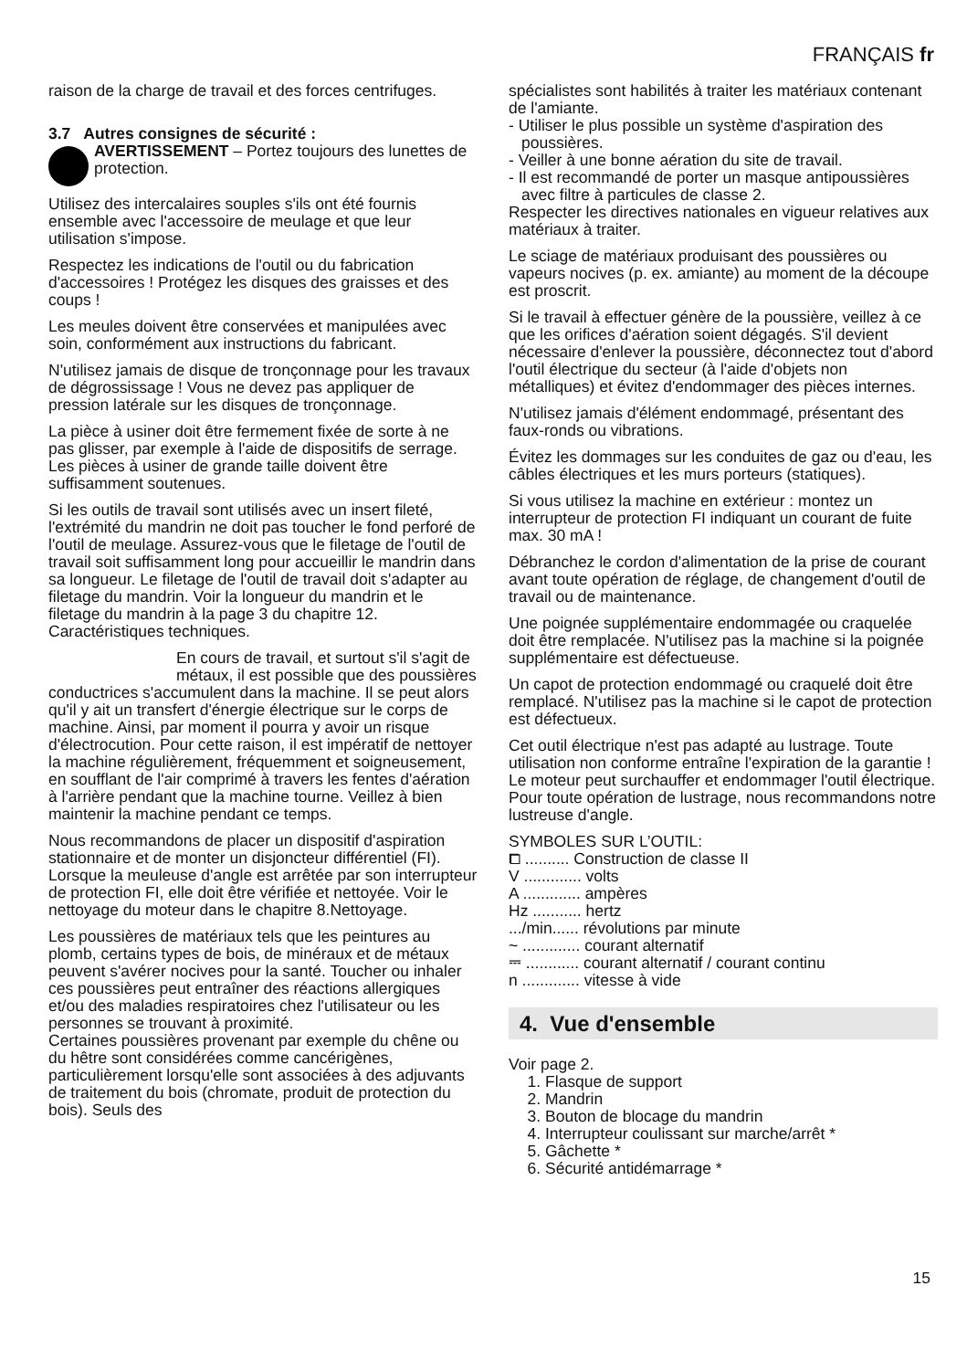FRANÇAIS fr
raison de la charge de travail et des forces centrifuges.
3.7 Autres consignes de sécurité :
AVERTISSEMENT – Portez toujours des lunettes de protection.
Utilisez des intercalaires souples s'ils ont été fournis ensemble avec l'accessoire de meulage et que leur utilisation s'impose.
Respectez les indications de l'outil ou du fabrication d'accessoires ! Protégez les disques des graisses et des coups !
Les meules doivent être conservées et manipulées avec soin, conformément aux instructions du fabricant.
N'utilisez jamais de disque de tronçonnage pour les travaux de dégrossissage ! Vous ne devez pas appliquer de pression latérale sur les disques de tronçonnage.
La pièce à usiner doit être fermement fixée de sorte à ne pas glisser, par exemple à l'aide de dispositifs de serrage. Les pièces à usiner de grande taille doivent être suffisamment soutenues.
Si les outils de travail sont utilisés avec un insert fileté, l'extrémité du mandrin ne doit pas toucher le fond perforé de l'outil de meulage. Assurez-vous que le filetage de l'outil de travail soit suffisamment long pour accueillir le mandrin dans sa longueur. Le filetage de l'outil de travail doit s'adapter au filetage du mandrin. Voir la longueur du mandrin et le filetage du mandrin à la page 3 du chapitre 12. Caractéristiques techniques.
En cours de travail, et surtout s'il s'agit de métaux, il est possible que des poussières conductrices s'accumulent dans la machine. Il se peut alors qu'il y ait un transfert d'énergie électrique sur le corps de machine. Ainsi, par moment il pourra y avoir un risque d'électrocution. Pour cette raison, il est impératif de nettoyer la machine régulièrement, fréquemment et soigneusement, en soufflant de l'air comprimé à travers les fentes d'aération à l'arrière pendant que la machine tourne. Veillez à bien maintenir la machine pendant ce temps.
Nous recommandons de placer un dispositif d'aspiration stationnaire et de monter un disjoncteur différentiel (FI). Lorsque la meuleuse d'angle est arrêtée par son interrupteur de protection FI, elle doit être vérifiée et nettoyée. Voir le nettoyage du moteur dans le chapitre 8.Nettoyage.
Les poussières de matériaux tels que les peintures au plomb, certains types de bois, de minéraux et de métaux peuvent s'avérer nocives pour la santé. Toucher ou inhaler ces poussières peut entraîner des réactions allergiques et/ou des maladies respiratoires chez l'utilisateur ou les personnes se trouvant à proximité.
Certaines poussières provenant par exemple du chêne ou du hêtre sont considérées comme cancérigènes, particulièrement lorsqu'elle sont associées à des adjuvants de traitement du bois (chromate, produit de protection du bois). Seuls des
spécialistes sont habilités à traiter les matériaux contenant de l'amiante.
- Utiliser le plus possible un système d'aspiration des poussières.
- Veiller à une bonne aération du site de travail.
- Il est recommandé de porter un masque antipoussières avec filtre à particules de classe 2.
Respecter les directives nationales en vigueur relatives aux matériaux à traiter.
Le sciage de matériaux produisant des poussières ou vapeurs nocives (p. ex. amiante) au moment de la découpe est proscrit.
Si le travail à effectuer génère de la poussière, veillez à ce que les orifices d'aération soient dégagés. S'il devient nécessaire d'enlever la poussière, déconnectez tout d'abord l'outil électrique du secteur (à l'aide d'objets non métalliques) et évitez d'endommager des pièces internes.
N'utilisez jamais d'élément endommagé, présentant des faux-ronds ou vibrations.
Évitez les dommages sur les conduites de gaz ou d'eau, les câbles électriques et les murs porteurs (statiques).
Si vous utilisez la machine en extérieur : montez un interrupteur de protection FI indiquant un courant de fuite max. 30 mA !
Débranchez le cordon d'alimentation de la prise de courant avant toute opération de réglage, de changement d'outil de travail ou de maintenance.
Une poignée supplémentaire endommagée ou craquelée doit être remplacée. N'utilisez pas la machine si la poignée supplémentaire est défectueuse.
Un capot de protection endommagé ou craquelé doit être remplacé. N'utilisez pas la machine si le capot de protection est défectueux.
Cet outil électrique n'est pas adapté au lustrage. Toute utilisation non conforme entraîne l'expiration de la garantie ! Le moteur peut surchauffer et endommager l'outil électrique. Pour toute opération de lustrage, nous recommandons notre lustreuse d'angle.
SYMBOLES SUR L’OUTIL:
⧠ .......... Construction de classe II
V ............. volts
A ............. ampères
Hz ........... hertz
.../min...... révolutions par minute
~ ............. courant alternatif
⎓ ............ courant alternatif / courant continu
n ............. vitesse à vide
4. Vue d'ensemble
Voir page 2.
1. Flasque de support
2. Mandrin
3. Bouton de blocage du mandrin
4. Interrupteur coulissant sur marche/arrêt *
5. Gâchette *
6. Sécurité antidémarrage *
15